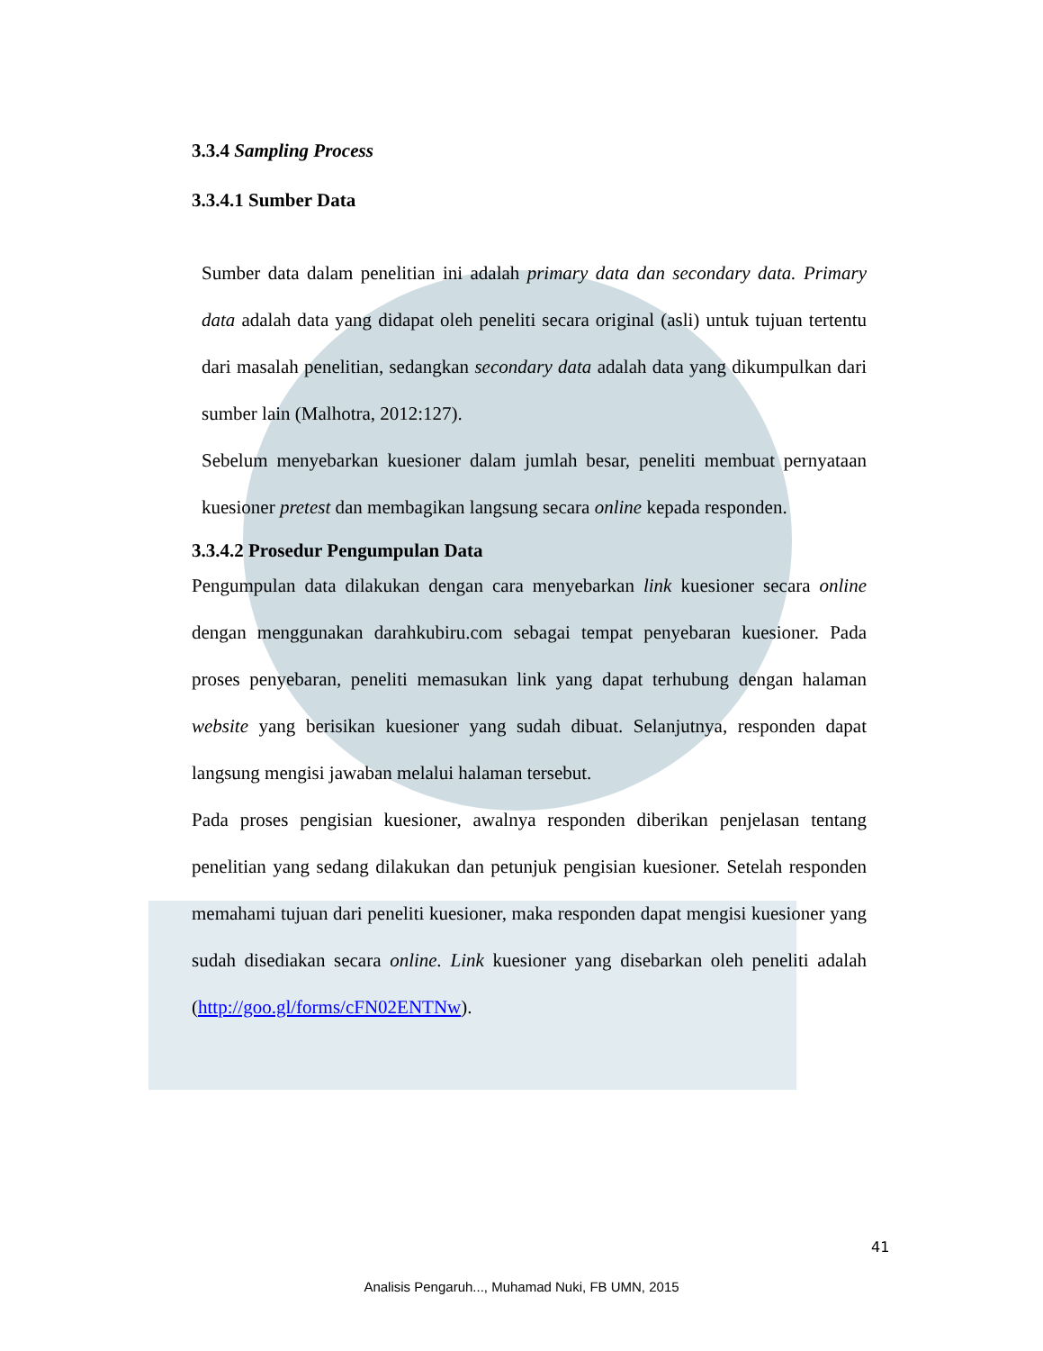3.3.4 Sampling Process
3.3.4.1 Sumber Data
Sumber data dalam penelitian ini adalah primary data dan secondary data. Primary data adalah data yang didapat oleh peneliti secara original (asli) untuk tujuan tertentu dari masalah penelitian, sedangkan secondary data adalah data yang dikumpulkan dari sumber lain (Malhotra, 2012:127).
Sebelum menyebarkan kuesioner dalam jumlah besar, peneliti membuat pernyataan kuesioner pretest dan membagikan langsung secara online kepada responden.
3.3.4.2 Prosedur Pengumpulan Data
Pengumpulan data dilakukan dengan cara menyebarkan link kuesioner secara online dengan menggunakan darahkubiru.com sebagai tempat penyebaran kuesioner. Pada proses penyebaran, peneliti memasukan link yang dapat terhubung dengan halaman website yang berisikan kuesioner yang sudah dibuat. Selanjutnya, responden dapat langsung mengisi jawaban melalui halaman tersebut.
Pada proses pengisian kuesioner, awalnya responden diberikan penjelasan tentang penelitian yang sedang dilakukan dan petunjuk pengisian kuesioner. Setelah responden memahami tujuan dari peneliti kuesioner, maka responden dapat mengisi kuesioner yang sudah disediakan secara online. Link kuesioner yang disebarkan oleh peneliti adalah (http://goo.gl/forms/cFN02ENTNw).
41
Analisis Pengaruh..., Muhamad Nuki, FB UMN, 2015